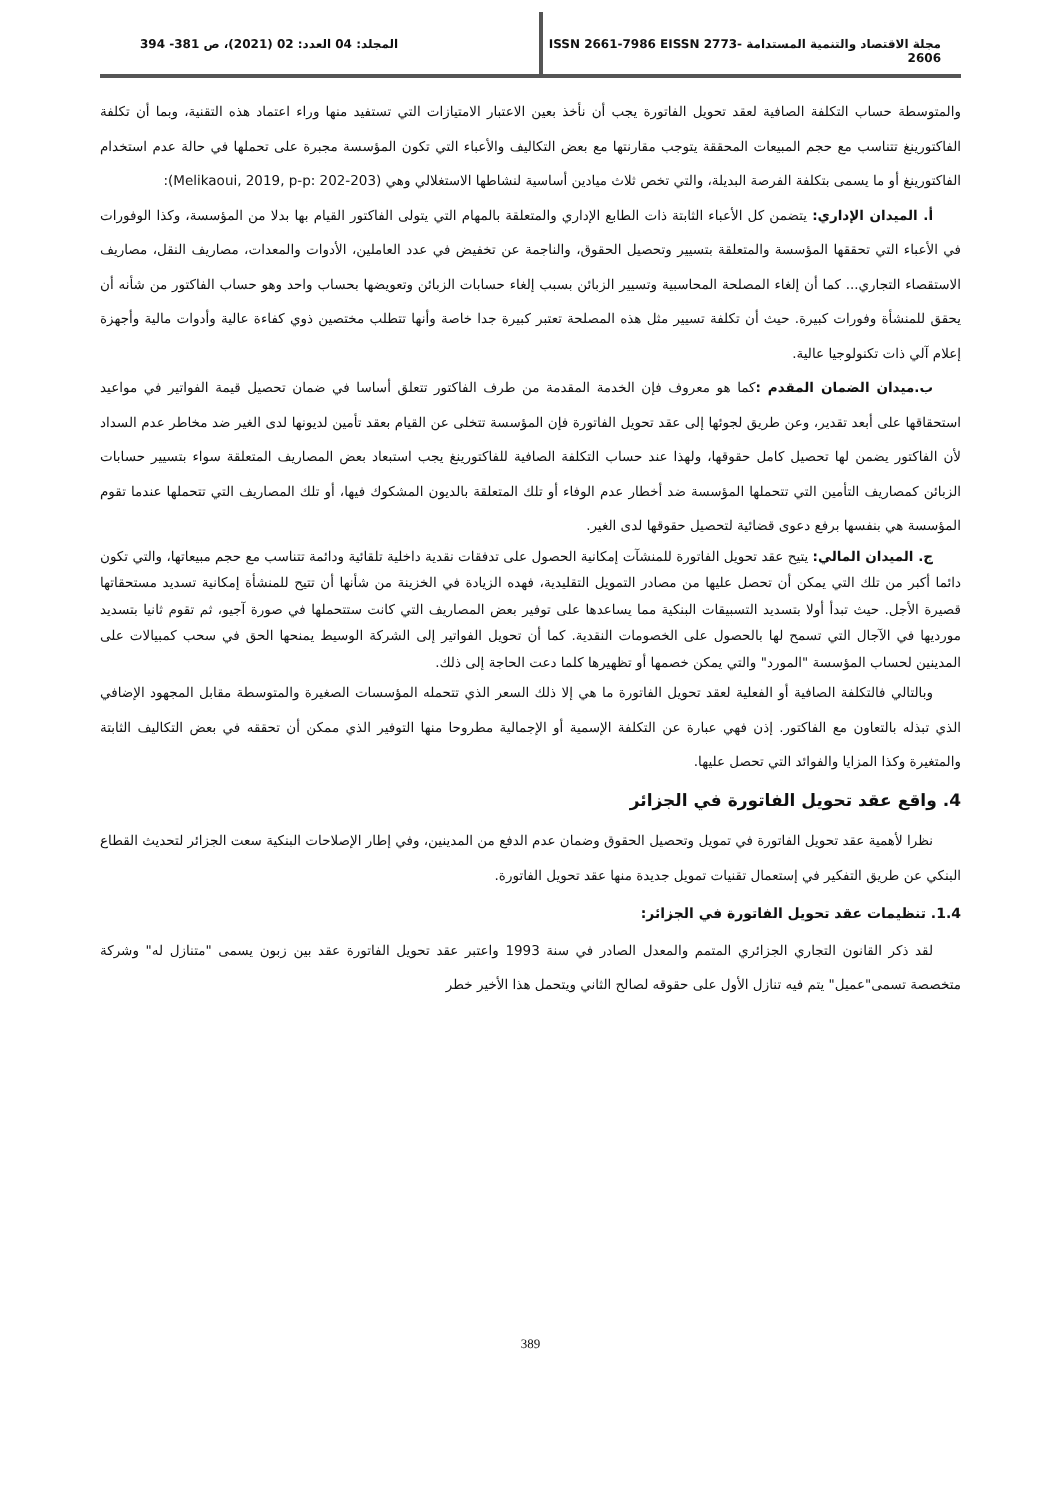مجلة الاقتصاد والتنمية المستدامة ISSN 2661-7986 EISSN 2773-2606
المجلد: 04 العدد: 02 (2021)، ص 381- 394
والمتوسطة حساب التكلفة الصافية لعقد تحويل الفاتورة يجب أن نأخذ بعين الاعتبار الامتيازات التي تستفيد منها وراء اعتماد هذه التقنية، وبما أن تكلفة الفاكتورينغ تتناسب مع حجم المبيعات المحققة يتوجب مقارنتها مع بعض التكاليف والأعباء التي تكون المؤسسة مجبرة على تحملها في حالة عدم استخدام الفاكتورينغ أو ما يسمى بتكلفة الفرصة البديلة، والتي تخص ثلاث ميادين أساسية لنشاطها الاستغلالي وهي (Melikaoui, 2019, p-p: 202-203):
أ. الميدان الإداري: يتضمن كل الأعباء الثابتة ذات الطابع الإداري والمتعلقة بالمهام التي يتولى الفاكتور القيام بها بدلا من المؤسسة، وكذا الوفورات في الأعباء التي تحققها المؤسسة والمتعلقة بتسيير وتحصيل الحقوق، والناجمة عن تخفيض في عدد العاملين، الأدوات والمعدات، مصاريف النقل، مصاريف الاستقصاء التجاري... كما أن إلغاء المصلحة المحاسبية وتسيير الزبائن بسبب إلغاء حسابات الزبائن وتعويضها بحساب واحد وهو حساب الفاكتور من شأنه أن يحقق للمنشأة وفورات كبيرة. حيث أن تكلفة تسيير مثل هذه المصلحة تعتبر كبيرة جدا خاصة وأنها تتطلب مختصين ذوي كفاءة عالية وأدوات مالية وأجهزة إعلام آلي ذات تكنولوجيا عالية.
ب.ميدان الضمان المقدم : كما هو معروف فإن الخدمة المقدمة من طرف الفاكتور تتعلق أساسا في ضمان تحصيل قيمة الفواتير في مواعيد استحقاقها على أبعد تقدير، وعن طريق لجوئها إلى عقد تحويل الفاتورة فإن المؤسسة تتخلى عن القيام بعقد تأمين لديونها لدى الغير ضد مخاطر عدم السداد لأن الفاكتور يضمن لها تحصيل كامل حقوقها، ولهذا عند حساب التكلفة الصافية للفاكتورينغ يجب استبعاد بعض المصاريف المتعلقة سواء بتسيير حسابات الزبائن كمصاريف التأمين التي تتحملها المؤسسة ضد أخطار عدم الوفاء أو تلك المتعلقة بالديون المشكوك فيها، أو تلك المصاريف التي تتحملها عندما تقوم المؤسسة هي بنفسها برفع دعوى قضائية لتحصيل حقوقها لدى الغير.
ج. الميدان المالي: يتيح عقد تحويل الفاتورة للمنشآت إمكانية الحصول على تدفقات نقدية داخلية تلقائية ودائمة تتناسب مع حجم مبيعاتها، والتي تكون دائما أكبر من تلك التي يمكن أن تحصل عليها من مصادر التمويل التقليدية، فهده الزيادة في الخزينة من شأنها أن تتيح للمنشأة إمكانية تسديد مستحقاتها قصيرة الأجل. حيث تبدأ أولا بتسديد التسبيقات البنكية مما يساعدها على توفير بعض المصاريف التي كانت ستتحملها في صورة آجيو، ثم تقوم ثانيا بتسديد مورديها في الآجال التي تسمح لها بالحصول على الخصومات النقدية. كما أن تحويل الفواتير إلى الشركة الوسيط يمنحها الحق في سحب كمبيالات على المدينين لحساب المؤسسة "المورد" والتي يمكن خصمها أو تظهيرها كلما دعت الحاجة إلى ذلك.
وبالتالي فالتكلفة الصافية أو الفعلية لعقد تحويل الفاتورة ما هي إلا ذلك السعر الذي تتحمله المؤسسات الصغيرة والمتوسطة مقابل المجهود الإضافي الذي تبذله بالتعاون مع الفاكتور. إذن فهي عبارة عن التكلفة الإسمية أو الإجمالية مطروحا منها التوفير الذي ممكن أن تحققه في بعض التكاليف الثابتة والمتغيرة وكذا المزايا والفوائد التي تحصل عليها.
4. واقع عقد تحويل الفاتورة في الجزائر
نظرا لأهمية عقد تحويل الفاتورة في تمويل وتحصيل الحقوق وضمان عدم الدفع من المدينين، وفي إطار الإصلاحات البنكية سعت الجزائر لتحديث القطاع البنكي عن طريق التفكير في إستعمال تقنيات تمويل جديدة منها عقد تحويل الفاتورة.
1.4. تنظيمات عقد تحويل الفاتورة في الجزائر:
لقد ذكر القانون التجاري الجزائري المتمم والمعدل الصادر في سنة 1993 واعتبر عقد تحويل الفاتورة عقد بين زبون يسمى "متنازل له" وشركة متخصصة تسمى"عميل" يتم فيه تنازل الأول على حقوقه لصالح الثاني ويتحمل هذا الأخير خطر
389